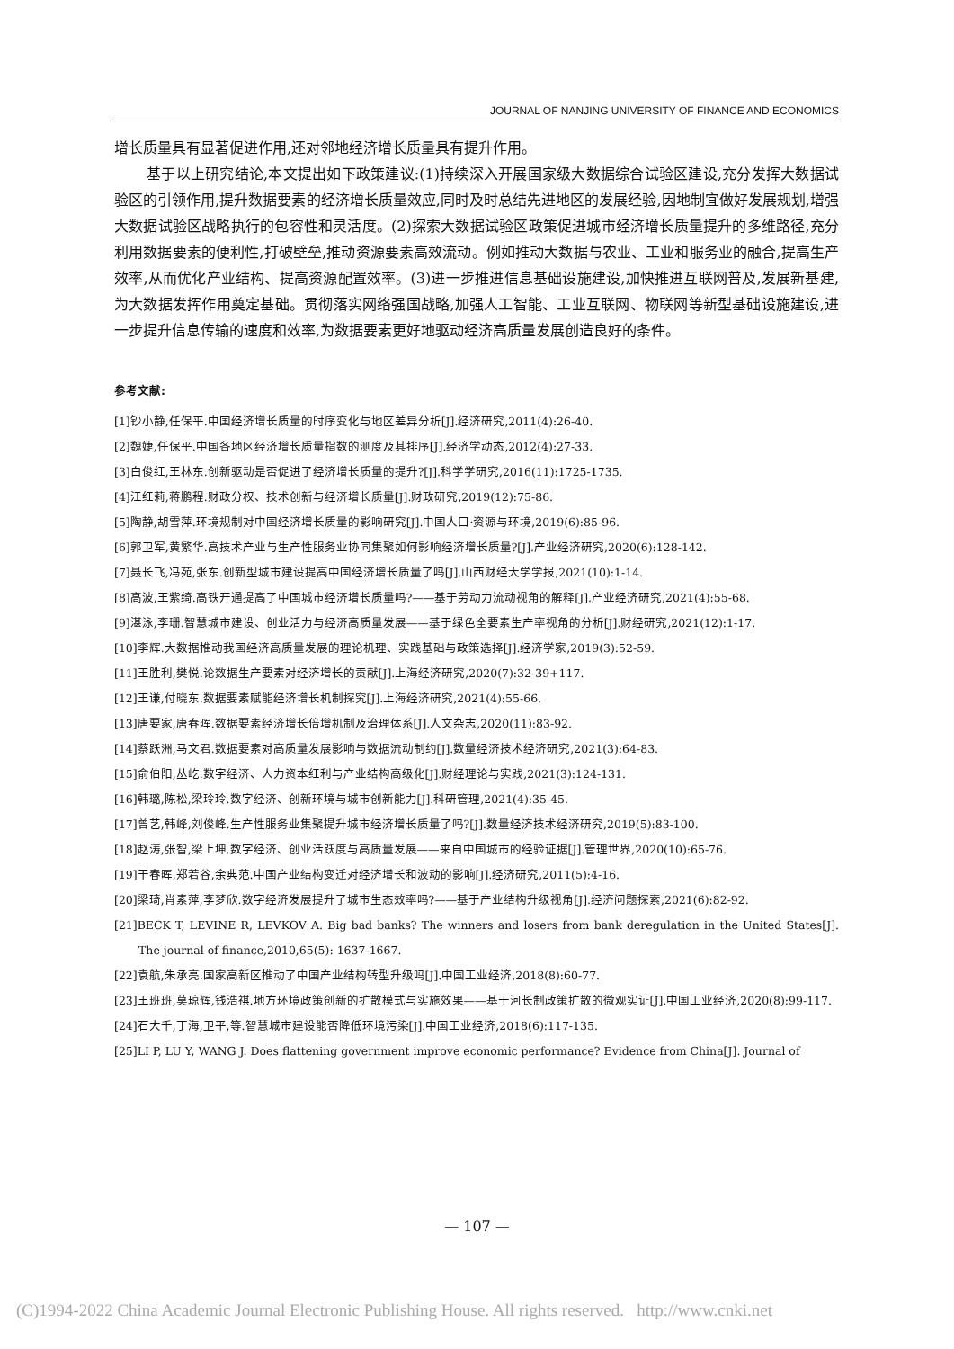JOURNAL OF NANJING UNIVERSITY OF FINANCE AND ECONOMICS
增长质量具有显著促进作用,还对邻地经济增长质量具有提升作用。
基于以上研究结论,本文提出如下政策建议:(1)持续深入开展国家级大数据综合试验区建设,充分发挥大数据试验区的引领作用,提升数据要素的经济增长质量效应,同时及时总结先进地区的发展经验,因地制宜做好发展规划,增强大数据试验区战略执行的包容性和灵活度。(2)探索大数据试验区政策促进城市经济增长质量提升的多维路径,充分利用数据要素的便利性,打破壁垒,推动资源要素高效流动。例如推动大数据与农业、工业和服务业的融合,提高生产效率,从而优化产业结构、提高资源配置效率。(3)进一步推进信息基础设施建设,加快推进互联网普及,发展新基建,为大数据发挥作用奠定基础。贯彻落实网络强国战略,加强人工智能、工业互联网、物联网等新型基础设施建设,进一步提升信息传输的速度和效率,为数据要素更好地驱动经济高质量发展创造良好的条件。
参考文献:
[1]钞小静,任保平.中国经济增长质量的时序变化与地区差异分析[J].经济研究,2011(4):26-40.
[2]魏婕,任保平.中国各地区经济增长质量指数的测度及其排序[J].经济学动态,2012(4):27-33.
[3]白俊红,王林东.创新驱动是否促进了经济增长质量的提升?[J].科学学研究,2016(11):1725-1735.
[4]江红莉,蒋鹏程.财政分权、技术创新与经济增长质量[J].财政研究,2019(12):75-86.
[5]陶静,胡雪萍.环境规制对中国经济增长质量的影响研究[J].中国人口·资源与环境,2019(6):85-96.
[6]郭卫军,黄繁华.高技术产业与生产性服务业协同集聚如何影响经济增长质量?[J].产业经济研究,2020(6):128-142.
[7]聂长飞,冯苑,张东.创新型城市建设提高中国经济增长质量了吗[J].山西财经大学学报,2021(10):1-14.
[8]高波,王紫绮.高铁开通提高了中国城市经济增长质量吗?——基于劳动力流动视角的解释[J].产业经济研究,2021(4):55-68.
[9]湛泳,李珊.智慧城市建设、创业活力与经济高质量发展——基于绿色全要素生产率视角的分析[J].财经研究,2021(12):1-17.
[10]李辉.大数据推动我国经济高质量发展的理论机理、实践基础与政策选择[J].经济学家,2019(3):52-59.
[11]王胜利,樊悦.论数据生产要素对经济增长的贡献[J].上海经济研究,2020(7):32-39+117.
[12]王谦,付晓东.数据要素赋能经济增长机制探究[J].上海经济研究,2021(4):55-66.
[13]唐要家,唐春晖.数据要素经济增长倍增机制及治理体系[J].人文杂志,2020(11):83-92.
[14]蔡跃洲,马文君.数据要素对高质量发展影响与数据流动制约[J].数量经济技术经济研究,2021(3):64-83.
[15]俞伯阳,丛屹.数字经济、人力资本红利与产业结构高级化[J].财经理论与实践,2021(3):124-131.
[16]韩璐,陈松,梁玲玲.数字经济、创新环境与城市创新能力[J].科研管理,2021(4):35-45.
[17]曾艺,韩峰,刘俊峰.生产性服务业集聚提升城市经济增长质量了吗?[J].数量经济技术经济研究,2019(5):83-100.
[18]赵涛,张智,梁上坤.数字经济、创业活跃度与高质量发展——来自中国城市的经验证据[J].管理世界,2020(10):65-76.
[19]干春晖,郑若谷,余典范.中国产业结构变迁对经济增长和波动的影响[J].经济研究,2011(5):4-16.
[20]梁琦,肖素萍,李梦欣.数字经济发展提升了城市生态效率吗?——基于产业结构升级视角[J].经济问题探索,2021(6):82-92.
[21]BECK T, LEVINE R, LEVKOV A. Big bad banks? The winners and losers from bank deregulation in the United States[J]. The journal of finance,2010,65(5): 1637-1667.
[22]袁航,朱承亮.国家高新区推动了中国产业结构转型升级吗[J].中国工业经济,2018(8):60-77.
[23]王班班,莫琼辉,钱浩祺.地方环境政策创新的扩散模式与实施效果——基于河长制政策扩散的微观实证[J].中国工业经济,2020(8):99-117.
[24]石大千,丁海,卫平,等.智慧城市建设能否降低环境污染[J].中国工业经济,2018(6):117-135.
[25]LI P, LU Y, WANG J. Does flattening government improve economic performance? Evidence from China[J]. Journal of
— 107 —
(C)1994-2022 China Academic Journal Electronic Publishing House. All rights reserved. http://www.cnki.net